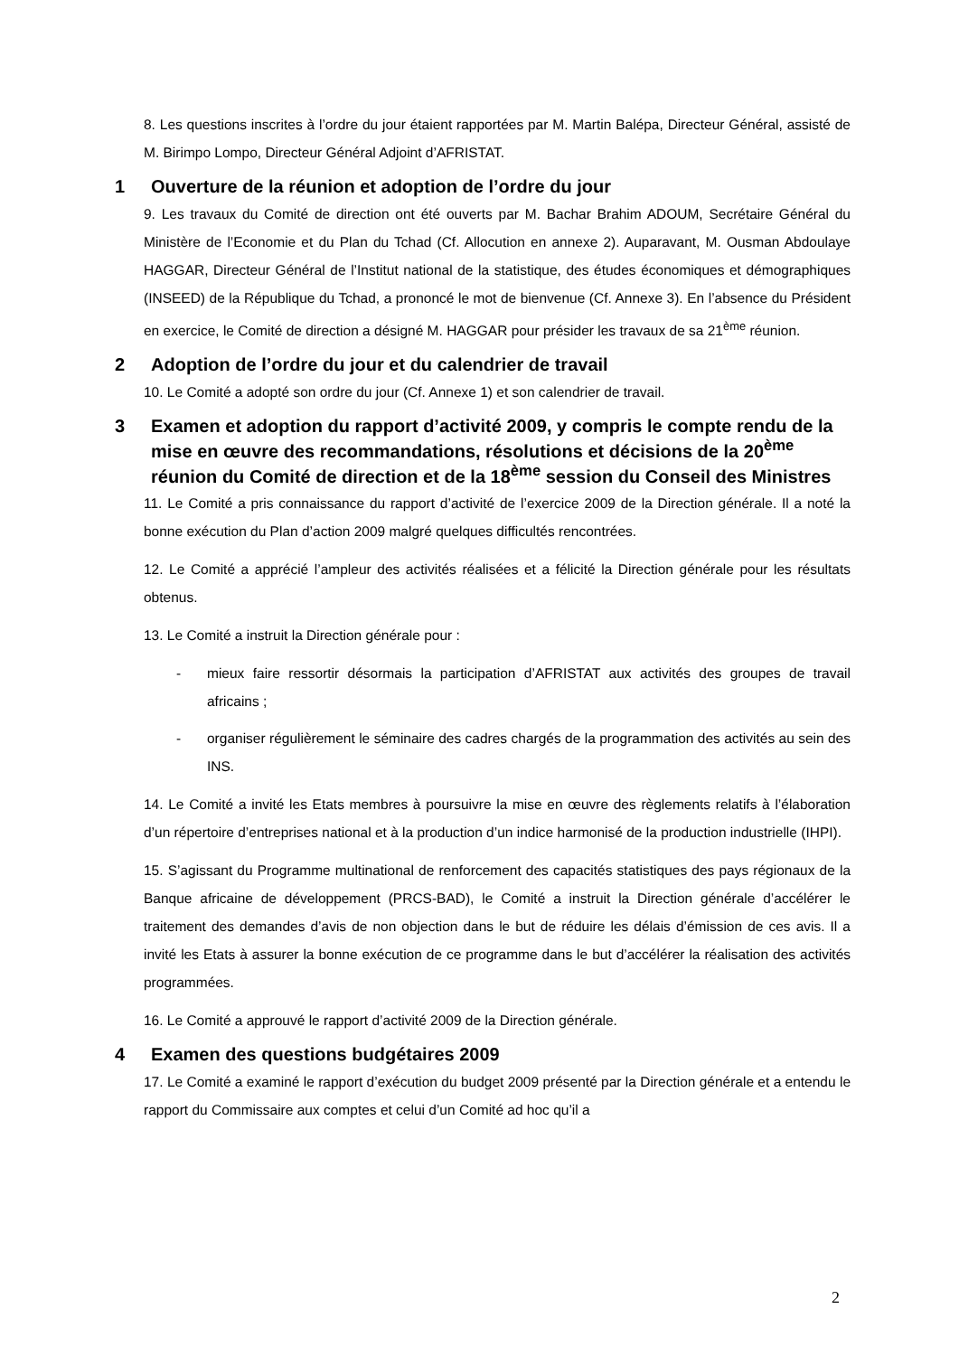8. Les questions inscrites à l’ordre du jour étaient rapportées par M. Martin Balépa, Directeur Général, assisté de M. Birimpo Lompo, Directeur Général Adjoint d’AFRISTAT.
1 Ouverture de la réunion et adoption de l’ordre du jour
9. Les travaux du Comité de direction ont été ouverts par M. Bachar Brahim ADOUM, Secrétaire Général du Ministère de l’Economie et du Plan du Tchad (Cf. Allocution en annexe 2). Auparavant, M. Ousman Abdoulaye HAGGAR, Directeur Général de l’Institut national de la statistique, des études économiques et démographiques (INSEED) de la République du Tchad, a prononcé le mot de bienvenue (Cf. Annexe 3). En l’absence du Président en exercice, le Comité de direction a désigné M. HAGGAR pour présider les travaux de sa 21<sup>ème</sup> réunion.
2 Adoption de l’ordre du jour et du calendrier de travail
10. Le Comité a adopté son ordre du jour (Cf. Annexe 1) et son calendrier de travail.
3 Examen et adoption du rapport d’activité 2009, y compris le compte rendu de la mise en œuvre des recommandations, résolutions et décisions de la 20<sup>ème</sup> réunion du Comité de direction et de la 18<sup>ème</sup> session du Conseil des Ministres
11. Le Comité a pris connaissance du rapport d’activité de l’exercice 2009 de la Direction générale. Il a noté la bonne exécution du Plan d’action 2009 malgré quelques difficultés rencontrées.
12. Le Comité a apprécié l’ampleur des activités réalisées et a félicité la Direction générale pour les résultats obtenus.
13. Le Comité a instruit la Direction générale pour :
- mieux faire ressortir désormais la participation d’AFRISTAT aux activités des groupes de travail africains ;
- organiser régulièrement le séminaire des cadres chargés de la programmation des activités au sein des INS.
14. Le Comité a invité les Etats membres à poursuivre la mise en œuvre des règlements relatifs à l’élaboration d’un répertoire d’entreprises national et à la production d’un indice harmonisé de la production industrielle (IHPI).
15. S’agissant du Programme multinational de renforcement des capacités statistiques des pays régionaux de la Banque africaine de développement (PRCS-BAD), le Comité a instruit la Direction générale d’accélérer le traitement des demandes d’avis de non objection dans le but de réduire les délais d’émission de ces avis. Il a invité les Etats à assurer la bonne exécution de ce programme dans le but d’accélérer la réalisation des activités programmées.
16. Le Comité a approuvé le rapport d’activité 2009 de la Direction générale.
4 Examen des questions budgétaires 2009
17. Le Comité a examiné le rapport d’exécution du budget 2009 présenté par la Direction générale et a entendu le rapport du Commissaire aux comptes et celui d’un Comité ad hoc qu’il a
2